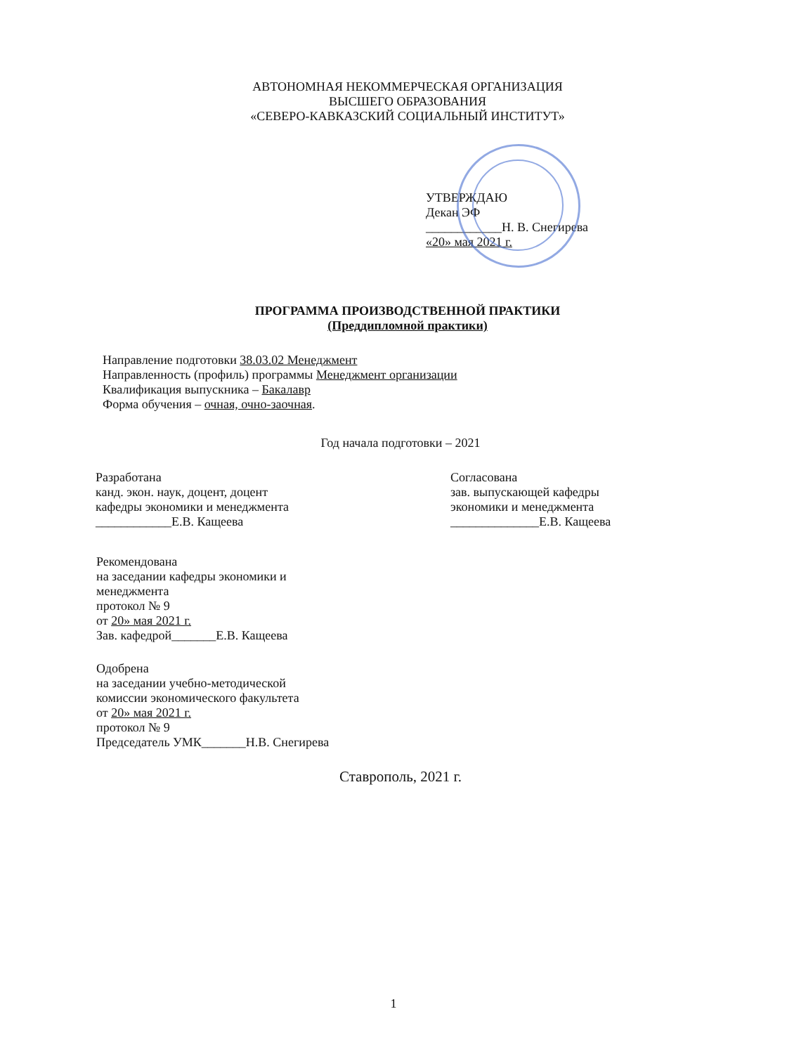АВТОНОМНАЯ НЕКОММЕРЧЕСКАЯ ОРГАНИЗАЦИЯ
ВЫСШЕГО ОБРАЗОВАНИЯ
«СЕВЕРО-КАВКАЗСКИЙ СОЦИАЛЬНЫЙ ИНСТИТУТ»
УТВЕРЖДАЮ
Декан ЭФ
____________Н. В. Снегирева
«20» мая 2021 г.
ПРОГРАММА ПРОИЗВОДСТВЕННОЙ ПРАКТИКИ
(Преддипломной практики)
Направление подготовки 38.03.02 Менеджмент
Направленность (профиль) программы Менеджмент организации
Квалификация выпускника – Бакалавр
Форма обучения – очная, очно-заочная.
Год начала подготовки – 2021
Разработана
канд. экон. наук, доцент, доцент
кафедры экономики и менеджмента
____________Е.В. Кащеева
Согласована
зав. выпускающей кафедры
экономики и менеджмента
______________Е.В. Кащеева
Рекомендована
на заседании кафедры экономики и
менеджмента
протокол № 9
от 20» мая 2021 г.
Зав. кафедрой_______Е.В. Кащеева
Одобрена
на заседании учебно-методической
комиссии экономического факультета
от 20» мая 2021 г.
протокол № 9
Председатель УМК_______Н.В. Снегирева
Ставрополь, 2021 г.
1